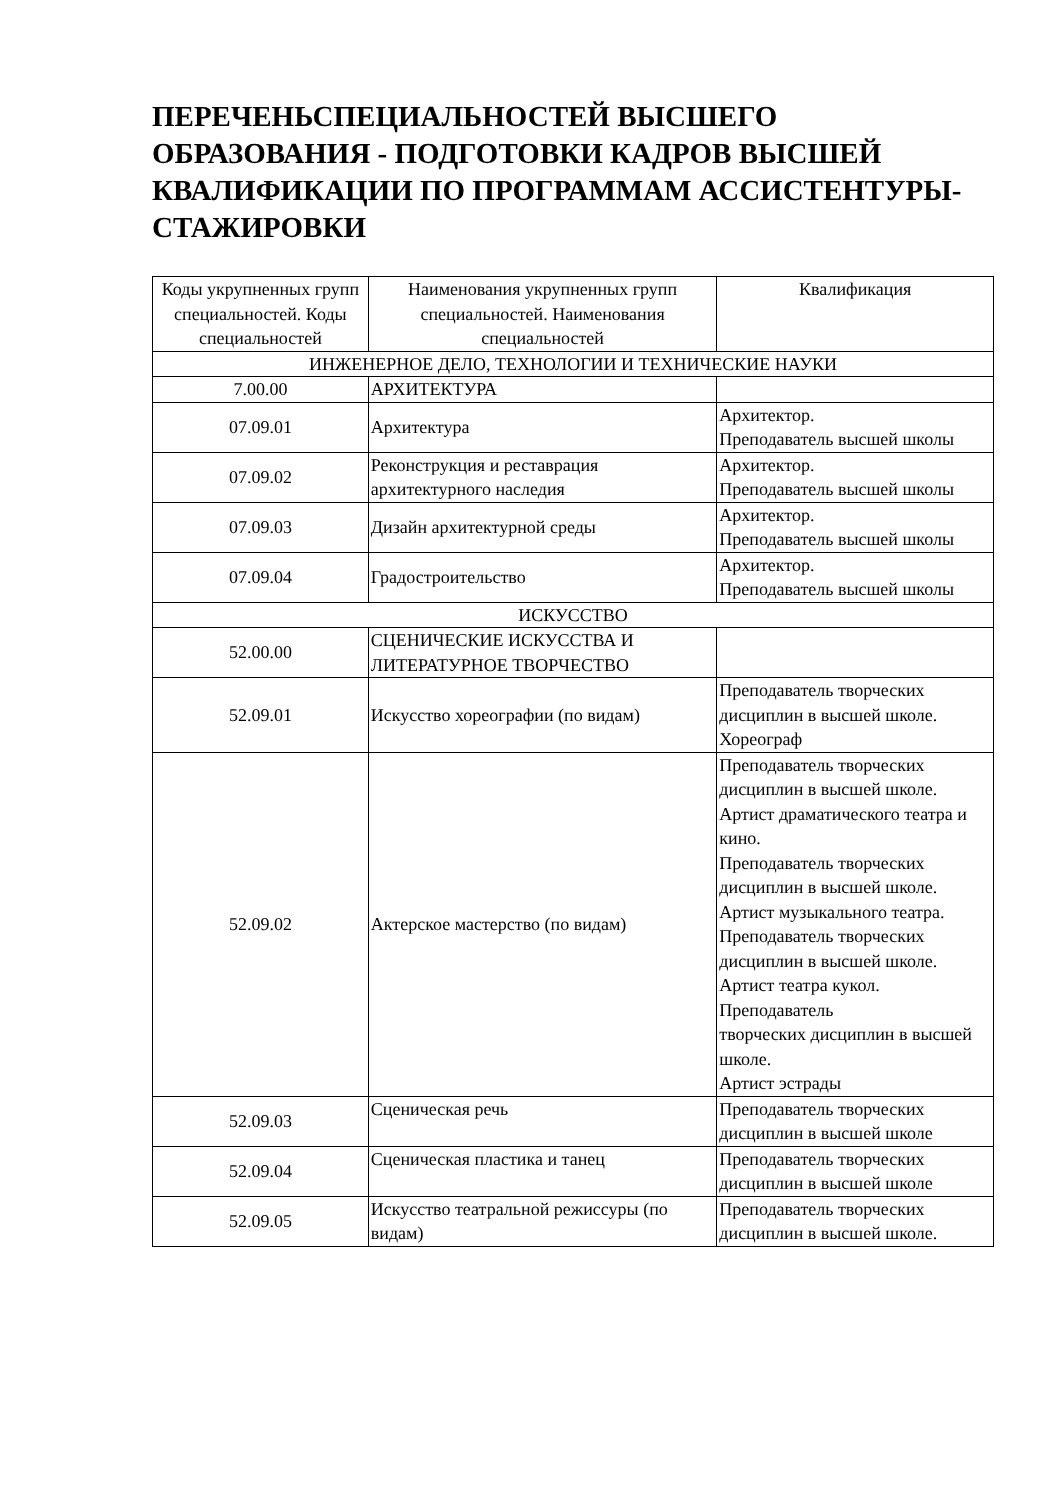ПЕРЕЧЕНЬСПЕЦИАЛЬНОСТЕЙ ВЫСШЕГО ОБРАЗОВАНИЯ - ПОДГОТОВКИ КАДРОВ ВЫСШЕЙ КВАЛИФИКАЦИИ ПО ПРОГРАММАМ АССИСТЕНТУРЫ-СТАЖИРОВКИ
| Коды укрупненных групп специальностей. Коды специальностей | Наименования укрупненных групп специальностей. Наименования специальностей | Квалификация |
| --- | --- | --- |
| ИНЖЕНЕРНОЕ ДЕЛО, ТЕХНОЛОГИИ И ТЕХНИЧЕСКИЕ НАУКИ | | |
| 7.00.00 | АРХИТЕКТУРА | |
| 07.09.01 | Архитектура | Архитектор. Преподаватель высшей школы |
| 07.09.02 | Реконструкция и реставрация архитектурного наследия | Архитектор. Преподаватель высшей школы |
| 07.09.03 | Дизайн архитектурной среды | Архитектор. Преподаватель высшей школы |
| 07.09.04 | Градостроительство | Архитектор. Преподаватель высшей школы |
| ИСКУССТВО | | |
| 52.00.00 | СЦЕНИЧЕСКИЕ ИСКУССТВА И ЛИТЕРАТУРНОЕ ТВОРЧЕСТВО | |
| 52.09.01 | Искусство хореографии (по видам) | Преподаватель творческих дисциплин в высшей школе. Хореограф |
| 52.09.02 | Актерское мастерство (по видам) | Преподаватель творческих дисциплин в высшей школе. Артист драматического театра и кино. Преподаватель творческих дисциплин в высшей школе. Артист музыкального театра. Преподаватель творческих дисциплин в высшей школе. Артист театра кукол. Преподаватель творческих дисциплин в высшей школе. Артист эстрады |
| 52.09.03 | Сценическая речь | Преподаватель творческих дисциплин в высшей школе |
| 52.09.04 | Сценическая пластика и танец | Преподаватель творческих дисциплин в высшей школе |
| 52.09.05 | Искусство театральной режиссуры (по видам) | Преподаватель творческих дисциплин в высшей школе. |